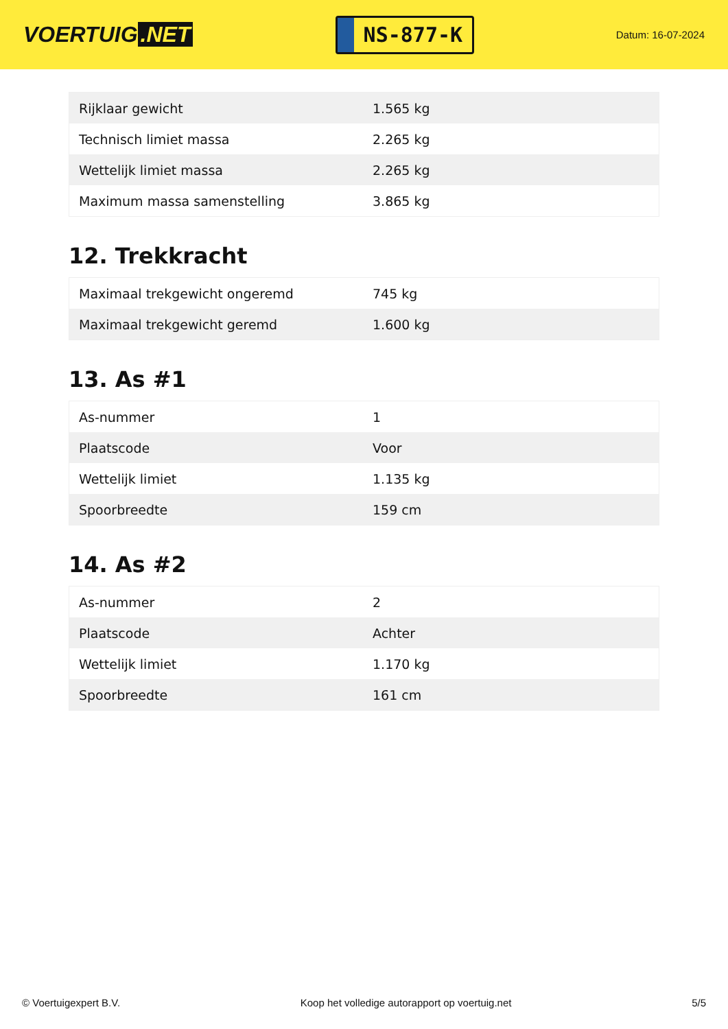VOERTUIG.NET
NS-877-K
Datum: 16-07-2024
| Rijklaar gewicht | 1.565 kg |
| Technisch limiet massa | 2.265 kg |
| Wettelijk limiet massa | 2.265 kg |
| Maximum massa samenstelling | 3.865 kg |
12. Trekkracht
| Maximaal trekgewicht ongeremd | 745 kg |
| Maximaal trekgewicht geremd | 1.600 kg |
13. As #1
| As-nummer | 1 |
| Plaatscode | Voor |
| Wettelijk limiet | 1.135 kg |
| Spoorbreedte | 159 cm |
14. As #2
| As-nummer | 2 |
| Plaatscode | Achter |
| Wettelijk limiet | 1.170 kg |
| Spoorbreedte | 161 cm |
© Voertuigexpert B.V. Koop het volledige autorapport op voertuig.net 5/5